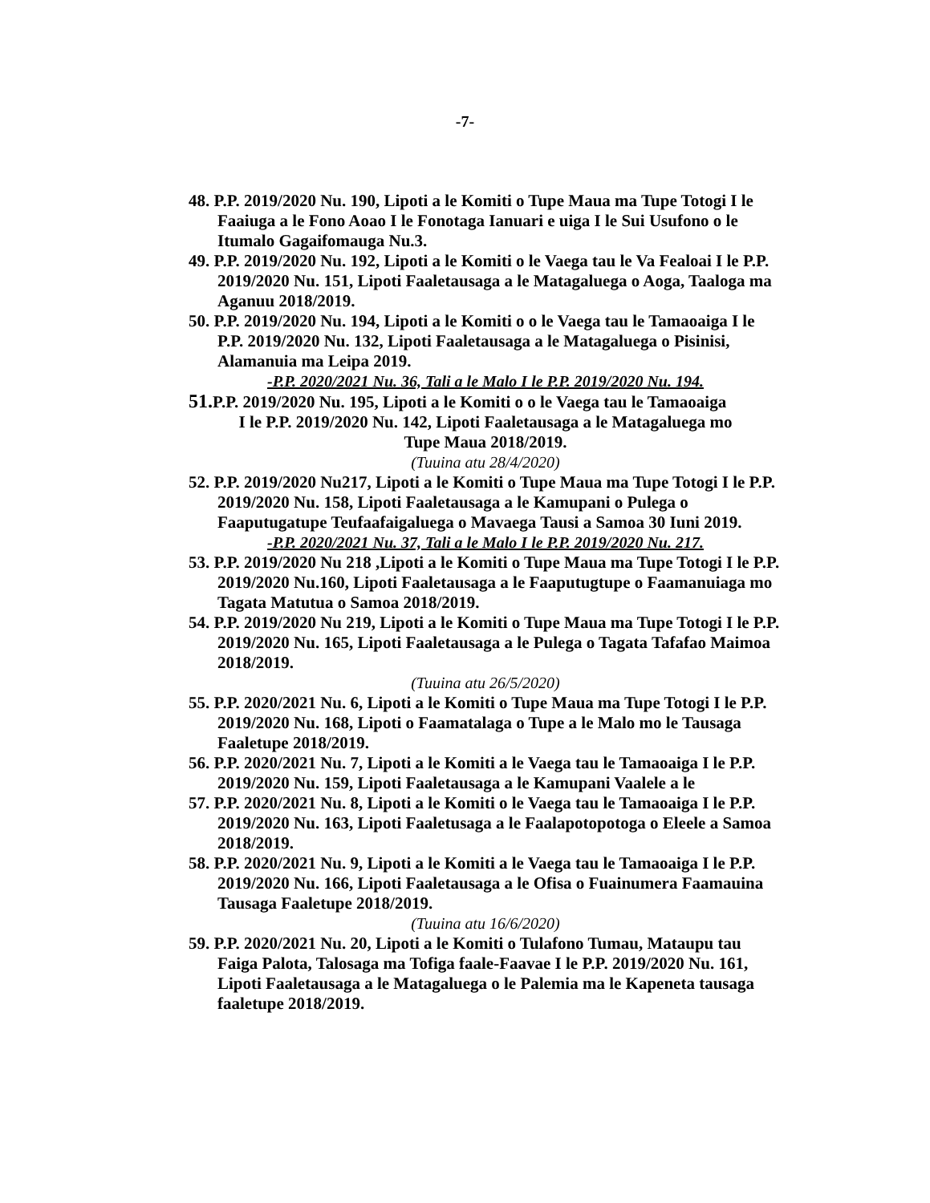-7-
48. P.P. 2019/2020 Nu. 190, Lipoti a le Komiti o Tupe Maua ma Tupe Totogi I le Faaiuga a le Fono Aoao I le Fonotaga Ianuari e uiga I le Sui Usufono o le Itumalo Gagaifomauga Nu.3.
49. P.P. 2019/2020 Nu. 192, Lipoti a le Komiti o le Vaega tau le Va Fealoai I le P.P. 2019/2020 Nu. 151, Lipoti Faaletausaga a le Matagaluega o Aoga, Taaloga ma Aganuu 2018/2019.
50. P.P. 2019/2020 Nu. 194, Lipoti a le Komiti o o le Vaega tau le Tamaoaiga I le P.P. 2019/2020 Nu. 132, Lipoti Faaletausaga a le Matagaluega o Pisinisi, Alamanuia ma Leipa 2019.
-P.P. 2020/2021 Nu. 36, Tali a le Malo I le P.P. 2019/2020 Nu. 194.
51. P.P. 2019/2020 Nu. 195, Lipoti a le Komiti o o le Vaega tau le Tamaoaiga
I le P.P. 2019/2020 Nu. 142, Lipoti Faaletausaga a le Matagaluega mo
Tupe Maua 2018/2019.
(Tuuina atu 28/4/2020)
52. P.P. 2019/2020 Nu217, Lipoti a le Komiti o Tupe Maua ma Tupe Totogi I le P.P. 2019/2020 Nu. 158, Lipoti Faaletausaga a le Kamupani o Pulega o Faaputugatupe Teufaafaigaluega o Mavaega Tausi a Samoa 30 Iuni 2019.
-P.P. 2020/2021 Nu. 37, Tali a le Malo I le P.P. 2019/2020 Nu. 217.
53. P.P. 2019/2020 Nu 218 ,Lipoti a le Komiti o Tupe Maua ma Tupe Totogi I le P.P. 2019/2020 Nu.160, Lipoti Faaletausaga a le Faaputugtupe o Faamanuiaga mo Tagata Matutua o Samoa 2018/2019.
54. P.P. 2019/2020 Nu 219, Lipoti a le Komiti o Tupe Maua ma Tupe Totogi I le P.P. 2019/2020 Nu. 165, Lipoti Faaletausaga a le Pulega o Tagata Tafafao Maimoa 2018/2019.
(Tuuina atu 26/5/2020)
55. P.P. 2020/2021 Nu. 6, Lipoti a le Komiti o Tupe Maua ma Tupe Totogi I le P.P. 2019/2020 Nu. 168, Lipoti o Faamatalaga o Tupe a le Malo mo le Tausaga Faaletupe 2018/2019.
56. P.P. 2020/2021 Nu. 7, Lipoti a le Komiti a le Vaega tau le Tamaoaiga I le P.P. 2019/2020 Nu. 159, Lipoti Faaletausaga a le Kamupani Vaalele a le
57. P.P. 2020/2021 Nu. 8, Lipoti a le Komiti o le Vaega tau le Tamaoaiga I le P.P. 2019/2020 Nu. 163, Lipoti Faaletusaga a le Faalapotopotoga o Eleele a Samoa 2018/2019.
58. P.P. 2020/2021 Nu. 9, Lipoti a le Komiti a le Vaega tau le Tamaoaiga I le P.P. 2019/2020 Nu. 166, Lipoti Faaletausaga a le Ofisa o Fuainumera Faamauina Tausaga Faaletupe 2018/2019.
(Tuuina atu 16/6/2020)
59. P.P. 2020/2021 Nu. 20, Lipoti a le Komiti o Tulafono Tumau, Mataupu tau Faiga Palota, Talosaga ma Tofiga faale-Faavae I le P.P. 2019/2020 Nu. 161, Lipoti Faaletausaga a le Matagaluega o le Palemia ma le Kapeneta tausaga faaletupe 2018/2019.